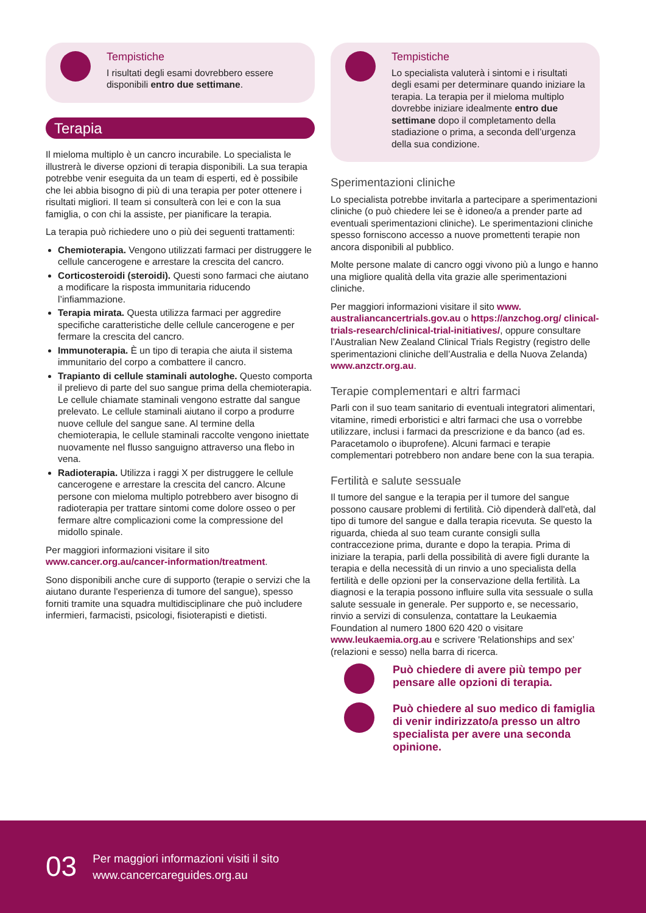Tempistiche
I risultati degli esami dovrebbero essere disponibili entro due settimane.
Terapia
Il mieloma multiplo è un cancro incurabile. Lo specialista le illustrerà le diverse opzioni di terapia disponibili. La sua terapia potrebbe venir eseguita da un team di esperti, ed è possibile che lei abbia bisogno di più di una terapia per poter ottenere i risultati migliori. Il team si consulterà con lei e con la sua famiglia, o con chi la assiste, per pianificare la terapia.
La terapia può richiedere uno o più dei seguenti trattamenti:
Chemioterapia. Vengono utilizzati farmaci per distruggere le cellule cancerogene e arrestare la crescita del cancro.
Corticosteroidi (steroidi). Questi sono farmaci che aiutano a modificare la risposta immunitaria riducendo l’infiammazione.
Terapia mirata. Questa utilizza farmaci per aggredire specifiche caratteristiche delle cellule cancerogene e per fermare la crescita del cancro.
Immunoterapia. È un tipo di terapia che aiuta il sistema immunitario del corpo a combattere il cancro.
Trapianto di cellule staminali autologhe. Questo comporta il prelievo di parte del suo sangue prima della chemioterapia. Le cellule chiamate staminali vengono estratte dal sangue prelevato. Le cellule staminali aiutano il corpo a produrre nuove cellule del sangue sane. Al termine della chemioterapia, le cellule staminali raccolte vengono iniettate nuovamente nel flusso sanguigno attraverso una flebo in vena.
Radioterapia. Utilizza i raggi X per distruggere le cellule cancerogene e arrestare la crescita del cancro. Alcune persone con mieloma multiplo potrebbero aver bisogno di radioterapia per trattare sintomi come dolore osseo o per fermare altre complicazioni come la compressione del midollo spinale.
Per maggiori informazioni visitare il sito www.cancer.org.au/cancer-information/treatment.
Sono disponibili anche cure di supporto (terapie o servizi che la aiutano durante l'esperienza di tumore del sangue), spesso forniti tramite una squadra multidisciplinare che può includere infermieri, farmacisti, psicologi, fisioterapisti e dietisti.
Tempistiche
Lo specialista valuterà i sintomi e i risultati degli esami per determinare quando iniziare la terapia. La terapia per il mieloma multiplo dovrebbe iniziare idealmente entro due settimane dopo il completamento della stadiazione o prima, a seconda dell’urgenza della sua condizione.
Sperimentazioni cliniche
Lo specialista potrebbe invitarla a partecipare a sperimentazioni cliniche (o può chiedere lei se è idoneo/a a prender parte ad eventuali sperimentazioni cliniche). Le sperimentazioni cliniche spesso forniscono accesso a nuove promettenti terapie non ancora disponibili al pubblico.
Molte persone malate di cancro oggi vivono più a lungo e hanno una migliore qualità della vita grazie alle sperimentazioni cliniche.
Per maggiori informazioni visitare il sito www. australiancancertrials.gov.au o https://anzchog.org/ clinical-trials-research/clinical-trial-initiatives/, oppure consultare l’Australian New Zealand Clinical Trials Registry (registro delle sperimentazioni cliniche dell’Australia e della Nuova Zelanda) www.anzctr.org.au.
Terapie complementari e altri farmaci
Parli con il suo team sanitario di eventuali integratori alimentari, vitamine, rimedi erboristici e altri farmaci che usa o vorrebbe utilizzare, inclusi i farmaci da prescrizione e da banco (ad es. Paracetamolo o ibuprofene). Alcuni farmaci e terapie complementari potrebbero non andare bene con la sua terapia.
Fertilità e salute sessuale
Il tumore del sangue e la terapia per il tumore del sangue possono causare problemi di fertilità. Ciò dipenderà dall'età, dal tipo di tumore del sangue e dalla terapia ricevuta. Se questo la riguarda, chieda al suo team curante consigli sulla contraccezione prima, durante e dopo la terapia. Prima di iniziare la terapia, parli della possibilità di avere figli durante la terapia e della necessità di un rinvio a uno specialista della fertilità e delle opzioni per la conservazione della fertilità. La diagnosi e la terapia possono influire sulla vita sessuale o sulla salute sessuale in generale. Per supporto e, se necessario, rinvio a servizi di consulenza, contattare la Leukaemia Foundation al numero 1800 620 420 o visitare www.leukaemia.org.au e scrivere 'Relationships and sex’ (relazioni e sesso) nella barra di ricerca.
Può chiedere di avere più tempo per pensare alle opzioni di terapia.
Può chiedere al suo medico di famiglia di venir indirizzato/a presso un altro specialista per avere una seconda opinione.
03 Per maggiori informazioni visiti il sito
www.cancercareguides.org.au